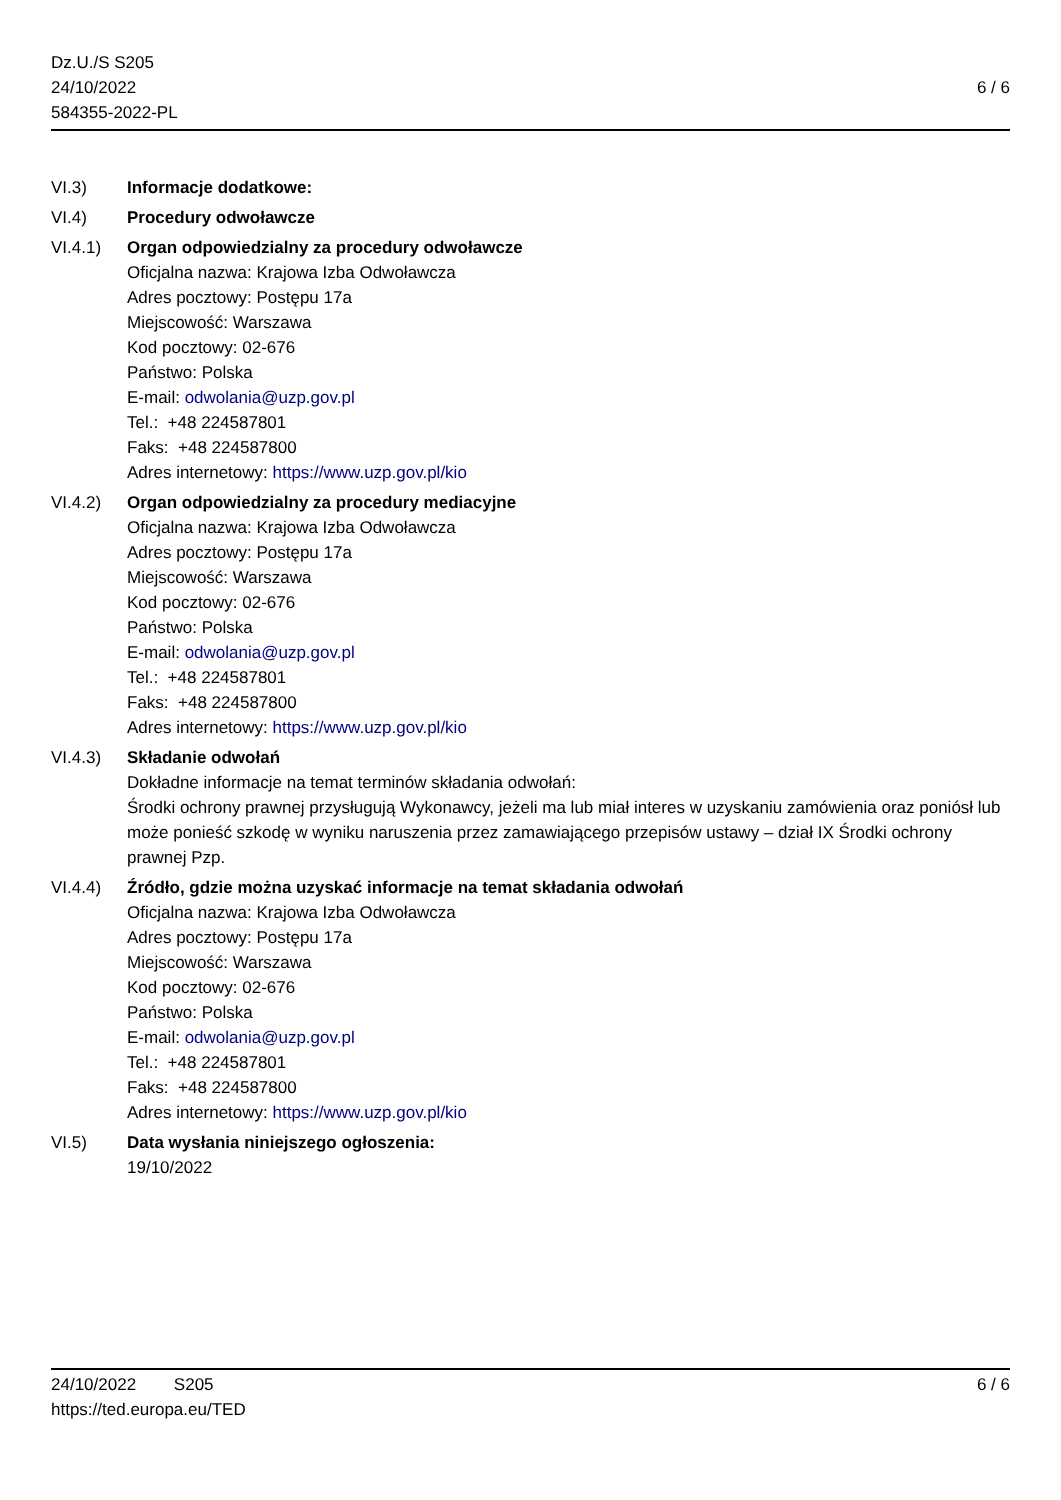Dz.U./S S205
24/10/2022
584355-2022-PL
6 / 6
VI.3) Informacje dodatkowe:
VI.4) Procedury odwoławcze
VI.4.1) Organ odpowiedzialny za procedury odwoławcze
Oficjalna nazwa: Krajowa Izba Odwoławcza
Adres pocztowy: Postępu 17a
Miejscowość: Warszawa
Kod pocztowy: 02-676
Państwo: Polska
E-mail: odwolania@uzp.gov.pl
Tel.: +48 224587801
Faks: +48 224587800
Adres internetowy: https://www.uzp.gov.pl/kio
VI.4.2) Organ odpowiedzialny za procedury mediacyjne
Oficjalna nazwa: Krajowa Izba Odwoławcza
Adres pocztowy: Postępu 17a
Miejscowość: Warszawa
Kod pocztowy: 02-676
Państwo: Polska
E-mail: odwolania@uzp.gov.pl
Tel.: +48 224587801
Faks: +48 224587800
Adres internetowy: https://www.uzp.gov.pl/kio
VI.4.3) Składanie odwołań
Dokładne informacje na temat terminów składania odwołań:
Środki ochrony prawnej przysługują Wykonawcy, jeżeli ma lub miał interes w uzyskaniu zamówienia oraz poniósł lub może ponieść szkodę w wyniku naruszenia przez zamawiającego przepisów ustawy – dział IX Środki ochrony prawnej Pzp.
VI.4.4) Źródło, gdzie można uzyskać informacje na temat składania odwołań
Oficjalna nazwa: Krajowa Izba Odwoławcza
Adres pocztowy: Postępu 17a
Miejscowość: Warszawa
Kod pocztowy: 02-676
Państwo: Polska
E-mail: odwolania@uzp.gov.pl
Tel.: +48 224587801
Faks: +48 224587800
Adres internetowy: https://www.uzp.gov.pl/kio
VI.5) Data wysłania niniejszego ogłoszenia:
19/10/2022
24/10/2022 S205
https://ted.europa.eu/TED
6 / 6